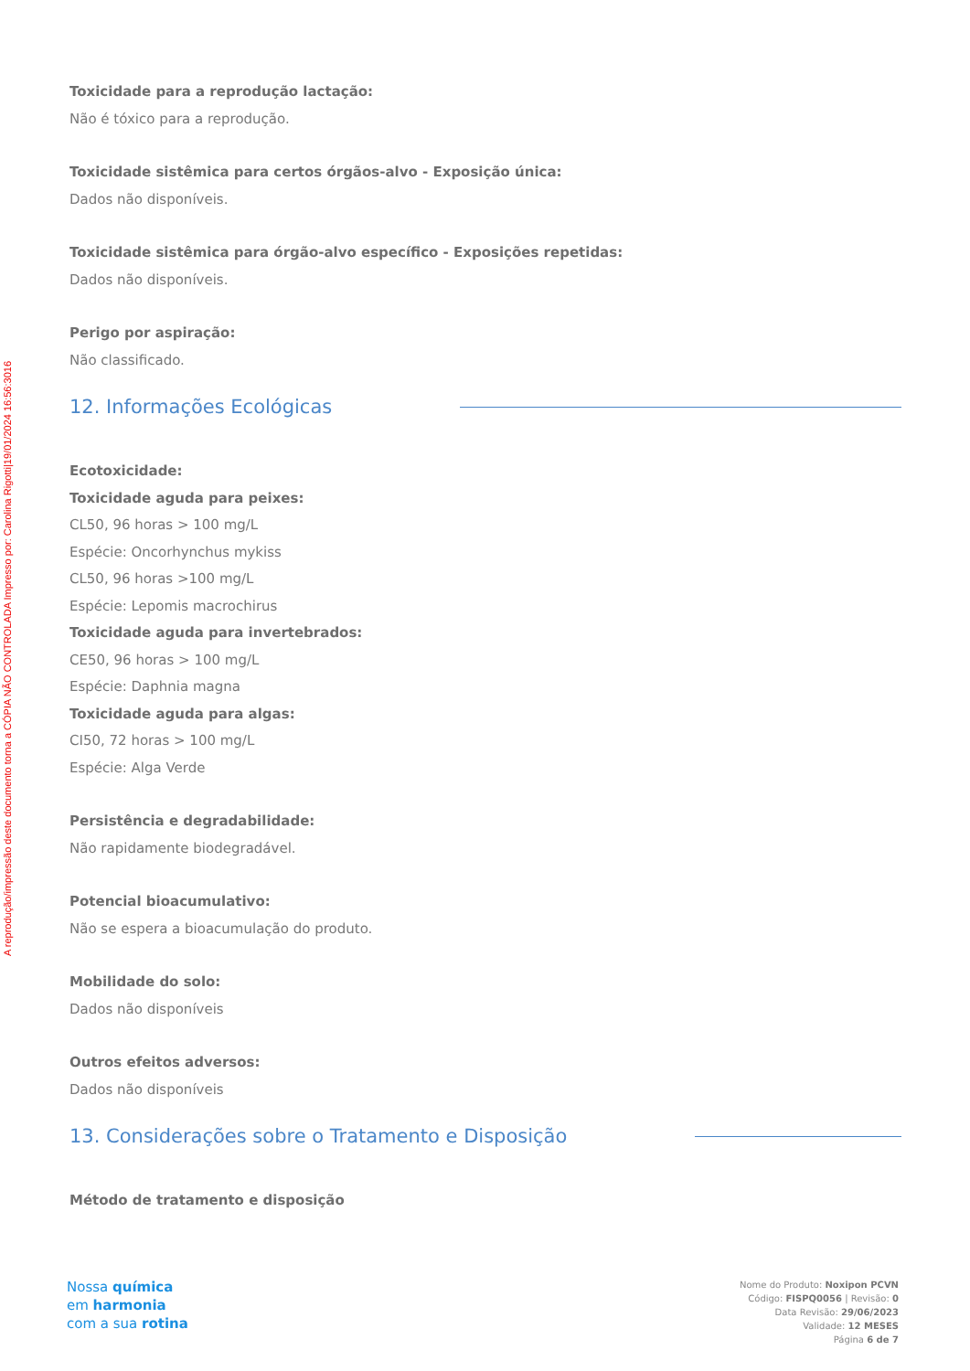A reprodução/impressão deste documento torna a CÓPIA NÃO CONTROLADA Impresso por: Carolina Rigotti|19/01/2024 16:56:3016
Toxicidade para a reprodução lactação:
Não é tóxico para a reprodução.
Toxicidade sistêmica para certos órgãos-alvo - Exposição única:
Dados não disponíveis.
Toxicidade sistêmica para órgão-alvo específico - Exposições repetidas:
Dados não disponíveis.
Perigo por aspiração:
Não classificado.
12. Informações Ecológicas
Ecotoxicidade:
Toxicidade aguda para peixes:
CL50, 96 horas > 100 mg/L
Espécie: Oncorhynchus mykiss
CL50, 96 horas >100 mg/L
Espécie: Lepomis macrochirus
Toxicidade aguda para invertebrados:
CE50, 96 horas > 100 mg/L
Espécie: Daphnia magna
Toxicidade aguda para algas:
CI50, 72 horas > 100 mg/L
Espécie: Alga Verde
Persistência e degradabilidade:
Não rapidamente biodegradável.
Potencial bioacumulativo:
Não se espera a bioacumulação do produto.
Mobilidade do solo:
Dados não disponíveis
Outros efeitos adversos:
Dados não disponíveis
13. Considerações sobre o Tratamento e Disposição
Método de tratamento e disposição
Nossa química
em harmonia
com a sua rotina
Nome do Produto: Noxipon PCVN
Código: FISPQ0056 | Revisão: 0
Data Revisão: 29/06/2023
Validade: 12 MESES
Página 6 de 7